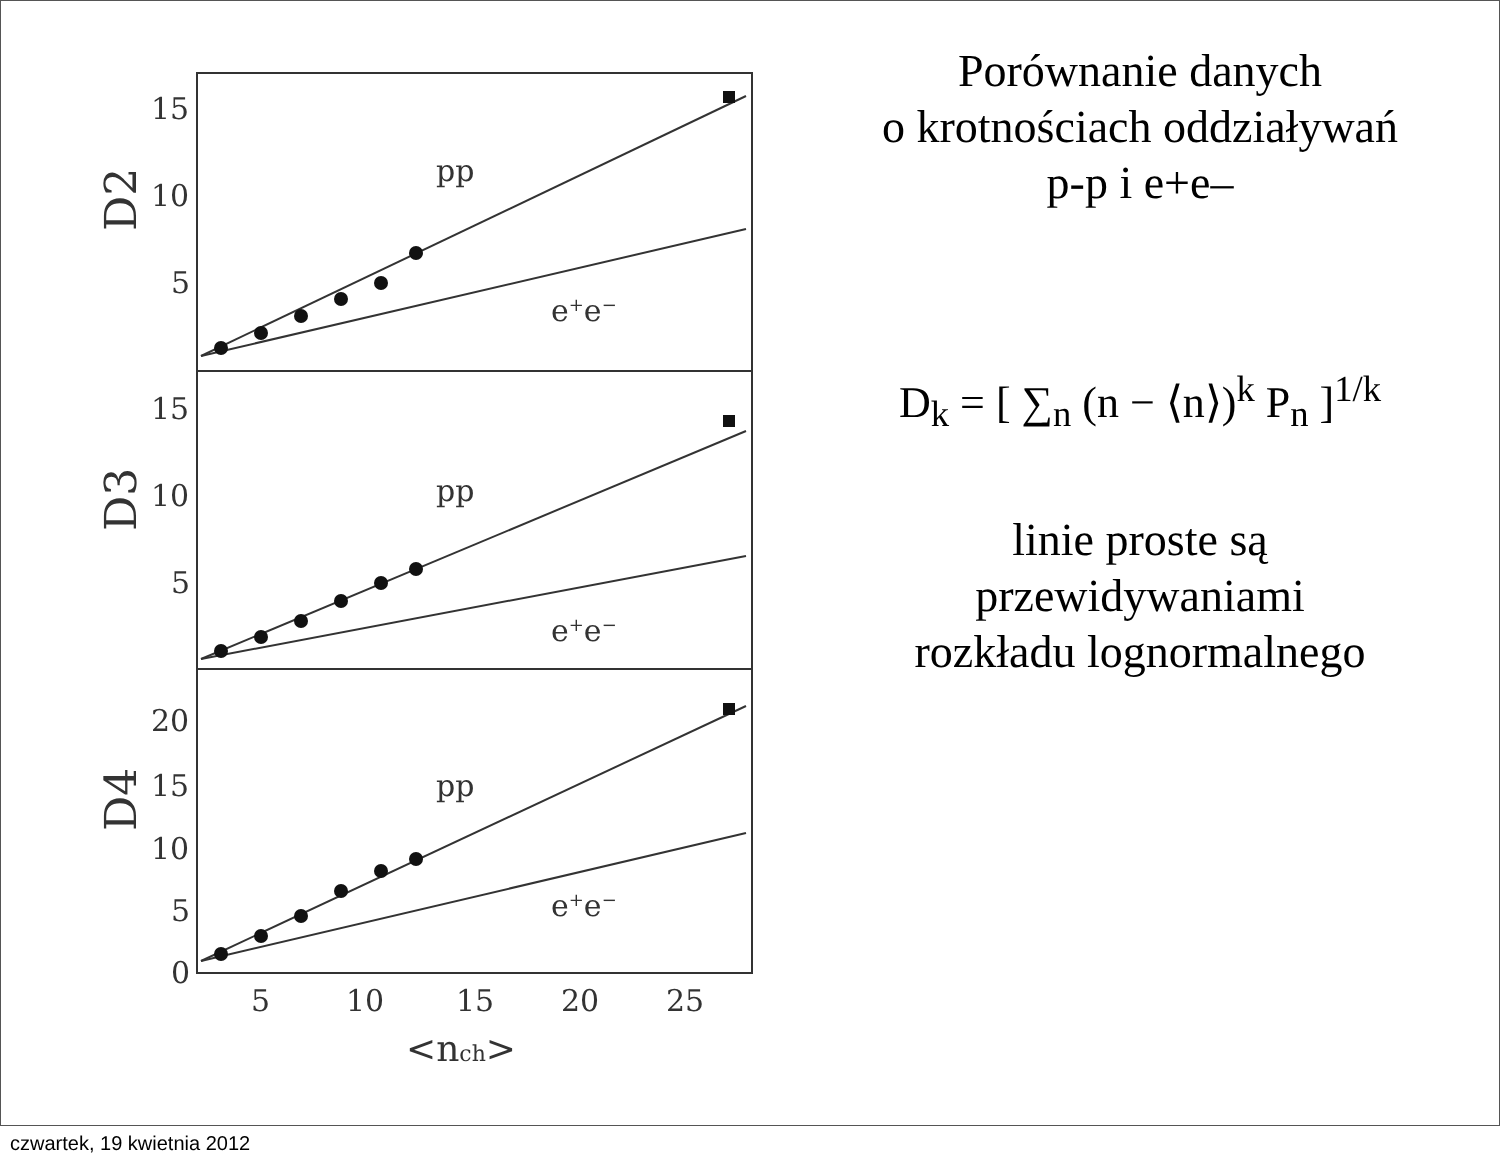15
10
5
15
10
5
20
15
10
5
0
5
10
15
20
25
<nch>
pp
e+e−
pp
e+e−
pp
e+e−
D2
D3
D4
Porównanie danych
o krotnościach oddziaływań
p-p i e+e–
D<sub>k</sub> = [ ∑<sub>n</sub> (n − ⟨n⟩)<sup>k</sup> P<sub>n</sub> ]<sup>1/k</sup>
linie proste są
przewidywaniami
rozkładu lognormalnego
czwartek, 19 kwietnia 2012